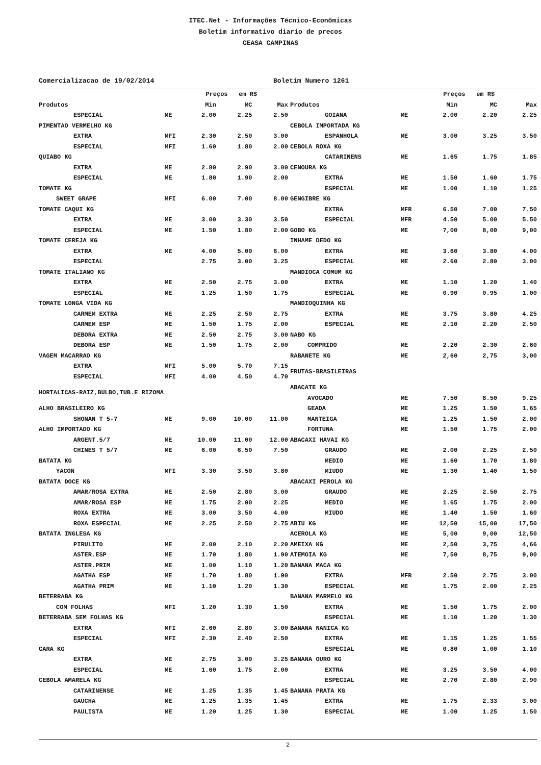ITEC.Net - Informações Técnico-Econômicas
Boletim informativo diario de precos
CEASA CAMPINAS
Comercializacao de 19/02/2014 Boletim Numero 1261
| | | Preços em R$ | | |
| --- | --- | --- | --- | --- |
| Produtos | | Min | MC | Max |
| ESPECIAL | ME | 2.00 | 2.25 | 2.50 |
| PIMENTAO VERMELHO KG | | | | |
| EXTRA | MFI | 2.30 | 2.50 | 3.00 |
| ESPECIAL | MFI | 1.60 | 1.80 | 2.00 |
| QUIABO KG | | | | |
| EXTRA | ME | 2.80 | 2.90 | 3.00 |
| ESPECIAL | ME | 1.80 | 1.90 | 2.00 |
| TOMATE KG | | | | |
| SWEET GRAPE | MFI | 6.00 | 7.00 | 8.00 |
| TOMATE CAQUI KG | | | | |
| EXTRA | ME | 3.00 | 3.30 | 3.50 |
| ESPECIAL | ME | 1.50 | 1.80 | 2.00 |
| TOMATE CEREJA KG | | | | |
| EXTRA | ME | 4.00 | 5.00 | 6.00 |
| ESPECIAL | | 2.75 | 3.00 | 3.25 |
| TOMATE ITALIANO KG | | | | |
| EXTRA | ME | 2.50 | 2.75 | 3.00 |
| ESPECIAL | ME | 1.25 | 1.50 | 1.75 |
| TOMATE LONGA VIDA KG | | | | |
| CARMEM EXTRA | ME | 2.25 | 2.50 | 2.75 |
| CARMEM ESP | ME | 1.50 | 1.75 | 2.00 |
| DEBORA EXTRA | ME | 2.50 | 2.75 | 3.00 |
| DEBORA ESP | ME | 1.50 | 1.75 | 2.00 |
| VAGEM MACARRAO KG | | | | |
| EXTRA | MFI | 5.00 | 5.70 | 7.15 |
| ESPECIAL | MFI | 4.00 | 4.50 | 4.70 |
| HORTALICAS-RAIZ,BULBO,TUB.E RIZOMA | | | | |
| ALHO BRASILEIRO KG | | | | |
| SHONAN T 5-7 | ME | 9.00 | 10.00 | 11.00 |
| ALHO IMPORTADO KG | | | | |
| ARGENT.5/7 | ME | 10.00 | 11.00 | 12.00 |
| CHINES T 5/7 | ME | 6.00 | 6.50 | 7.50 |
| BATATA KG | | | | |
| YACON | MFI | 3.30 | 3.50 | 3.80 |
| BATATA DOCE KG | | | | |
| AMAR/ROSA EXTRA | ME | 2.50 | 2.80 | 3.00 |
| AMAR/ROSA ESP | ME | 1.75 | 2.00 | 2.25 |
| ROXA EXTRA | ME | 3.00 | 3.50 | 4.00 |
| ROXA ESPECIAL | ME | 2.25 | 2.50 | 2.75 |
| BATATA INGLESA KG | | | | |
| PIRULITO | ME | 2.00 | 2.10 | 2.20 |
| ASTER.ESP | ME | 1.70 | 1.80 | 1.90 |
| ASTER.PRIM | ME | 1.00 | 1.10 | 1.20 |
| AGATHA ESP | ME | 1.70 | 1.80 | 1.90 |
| AGATHA PRIM | ME | 1.10 | 1.20 | 1.30 |
| BETERRABA KG | | | | |
| COM FOLHAS | MFI | 1.20 | 1.30 | 1.50 |
| BETERRABA SEM FOLHAS KG | | | | |
| EXTRA | MFI | 2.60 | 2.80 | 3.00 |
| ESPECIAL | MFI | 2.30 | 2.40 | 2.50 |
| CARA KG | | | | |
| EXTRA | ME | 2.75 | 3.00 | 3.25 |
| ESPECIAL | ME | 1.60 | 1.75 | 2.00 |
| CEBOLA AMARELA KG | | | | |
| CATARINENSE | ME | 1.25 | 1.35 | 1.45 |
| GAUCHA | ME | 1.25 | 1.35 | 1.45 |
| PAULISTA | ME | 1.20 | 1.25 | 1.30 |
| | | Preços em R$ | | |
| --- | --- | --- | --- | --- |
| Produtos | | Min | MC | Max |
| GOIANA | ME | 2.00 | 2.20 | 2.25 |
| CEBOLA IMPORTADA KG | | | | |
| ESPANHOLA | ME | 3.00 | 3.25 | 3.50 |
| CEBOLA ROXA KG | | | | |
| CATARINENS | ME | 1.65 | 1.75 | 1.85 |
| CENOURA KG | | | | |
| EXTRA | ME | 1.50 | 1.60 | 1.75 |
| ESPECIAL | ME | 1.00 | 1.10 | 1.25 |
| GENGIBRE KG | | | | |
| EXTRA | MFR | 6.50 | 7.00 | 7.50 |
| ESPECIAL | MFR | 4.50 | 5.00 | 5.50 |
| GOBO KG | ME | 7,00 | 8,00 | 9,00 |
| INHAME DEDO KG | | | | |
| EXTRA | ME | 3.60 | 3.80 | 4.00 |
| ESPECIAL | ME | 2.60 | 2.80 | 3.00 |
| MANDIOCA COMUM KG | | | | |
| EXTRA | ME | 1.10 | 1.20 | 1.40 |
| ESPECIAL | ME | 0.90 | 0.95 | 1.00 |
| MANDIOQUINHA KG | | | | |
| EXTRA | ME | 3.75 | 3.80 | 4.25 |
| ESPECIAL | ME | 2.10 | 2.20 | 2.50 |
| NABO KG | | | | |
| COMPRIDO | ME | 2.20 | 2.30 | 2.60 |
| RABANETE KG | ME | 2,60 | 2,75 | 3,00 |
| FRUTAS-BRASILEIRAS | | | | |
| ABACATE KG | | | | |
| AVOCADO | ME | 7.50 | 8.50 | 9.25 |
| GEADA | ME | 1.25 | 1.50 | 1.65 |
| MANTEIGA | ME | 1.25 | 1.50 | 2.00 |
| FORTUNA | ME | 1.50 | 1.75 | 2.00 |
| ABACAXI HAVAI KG | | | | |
| GRAUDO | ME | 2.00 | 2.25 | 2.50 |
| MEDIO | ME | 1.60 | 1.70 | 1.80 |
| MIUDO | ME | 1.30 | 1.40 | 1.50 |
| ABACAXI PEROLA KG | | | | |
| GRAUDO | ME | 2.25 | 2.50 | 2.75 |
| MEDIO | ME | 1.65 | 1.75 | 2.00 |
| MIUDO | ME | 1.40 | 1.50 | 1.60 |
| ABIU KG | ME | 12,50 | 15,00 | 17,50 |
| ACEROLA KG | ME | 5,00 | 9,00 | 12,50 |
| AMEIXA KG | ME | 2,50 | 3,75 | 4,66 |
| ATEMOIA KG | ME | 7,50 | 8,75 | 9,00 |
| BANANA MACA KG | | | | |
| EXTRA | MFR | 2.50 | 2.75 | 3.00 |
| ESPECIAL | ME | 1.75 | 2.00 | 2.25 |
| BANANA MARMELO KG | | | | |
| EXTRA | ME | 1.50 | 1.75 | 2.00 |
| ESPECIAL | ME | 1.10 | 1.20 | 1.30 |
| BANANA NANICA KG | | | | |
| EXTRA | ME | 1.15 | 1.25 | 1.55 |
| ESPECIAL | ME | 0.80 | 1.00 | 1.10 |
| BANANA OURO KG | | | | |
| EXTRA | ME | 3.25 | 3.50 | 4.00 |
| ESPECIAL | ME | 2.70 | 2.80 | 2.90 |
| BANANA PRATA KG | | | | |
| EXTRA | ME | 1.75 | 2.33 | 3.00 |
| ESPECIAL | ME | 1.00 | 1.25 | 1.50 |
2